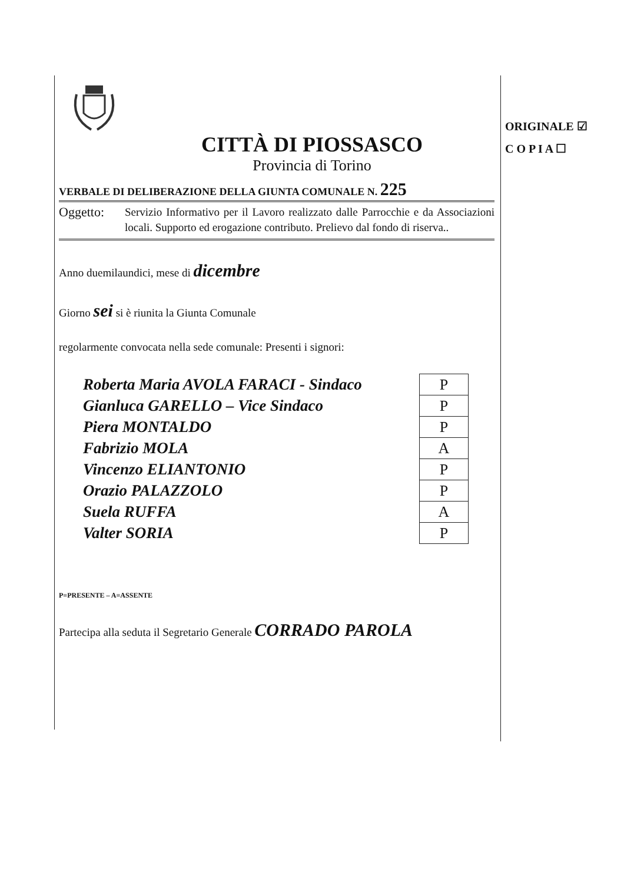CITTÀ DI PIOSSASCO
Provincia di Torino
VERBALE DI DELIBERAZIONE DELLA GIUNTA COMUNALE N. 225
Oggetto:
Servizio Informativo per il Lavoro realizzato dalle Parrocchie e da Associazioni locali. Supporto ed erogazione contributo. Prelievo dal fondo di riserva..
Anno duemilaundici, mese di dicembre
Giorno sei si è riunita la Giunta Comunale
regolarmente convocata nella sede comunale: Presenti i signori:
| Roberta Maria AVOLA FARACI - Sindaco | P |
| Gianluca GARELLO – Vice Sindaco | P |
| Piera MONTALDO | P |
| Fabrizio MOLA | A |
| Vincenzo ELIANTONIO | P |
| Orazio PALAZZOLO | P |
| Suela RUFFA | A |
| Valter SORIA | P |
P=PRESENTE – A=ASSENTE
Partecipa alla seduta il Segretario Generale CORRADO PAROLA
ORIGINALE ☑
C O P I A ☐